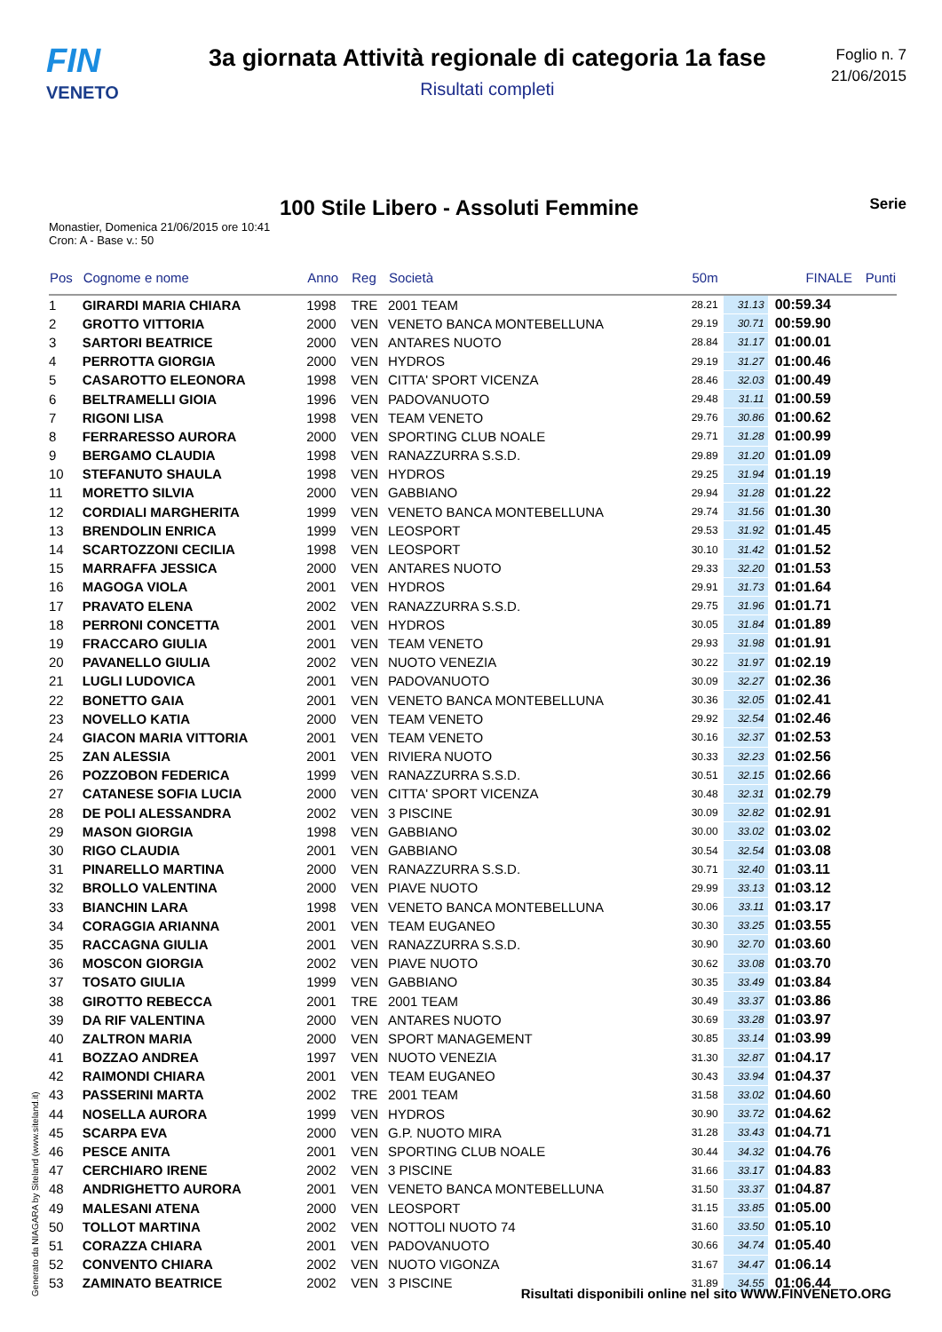FIN
VENETO
3a giornata Attività regionale di categoria 1a fase
Risultati completi
Foglio n. 7
21/06/2015
100 Stile Libero - Assoluti Femmine
Serie
Monastier, Domenica 21/06/2015 ore 10:41
Cron: A - Base v.: 50
| Pos | Cognome e nome | Anno | Reg | Società | 50m | | FINALE | Punti |
| --- | --- | --- | --- | --- | --- | --- | --- | --- |
| 1 | GIRARDI MARIA CHIARA | 1998 | TRE | 2001 TEAM | 28.21 | 31.13 | 00:59.34 | |
| 2 | GROTTO VITTORIA | 2000 | VEN | VENETO BANCA MONTEBELLUNA | 29.19 | 30.71 | 00:59.90 | |
| 3 | SARTORI BEATRICE | 2000 | VEN | ANTARES NUOTO | 28.84 | 31.17 | 01:00.01 | |
| 4 | PERROTTA GIORGIA | 2000 | VEN | HYDROS | 29.19 | 31.27 | 01:00.46 | |
| 5 | CASAROTTO ELEONORA | 1998 | VEN | CITTA' SPORT VICENZA | 28.46 | 32.03 | 01:00.49 | |
| 6 | BELTRAMELLI GIOIA | 1996 | VEN | PADOVANUOTO | 29.48 | 31.11 | 01:00.59 | |
| 7 | RIGONI LISA | 1998 | VEN | TEAM VENETO | 29.76 | 30.86 | 01:00.62 | |
| 8 | FERRARESSO AURORA | 2000 | VEN | SPORTING CLUB NOALE | 29.71 | 31.28 | 01:00.99 | |
| 9 | BERGAMO CLAUDIA | 1998 | VEN | RANAZZURRA S.S.D. | 29.89 | 31.20 | 01:01.09 | |
| 10 | STEFANUTO SHAULA | 1998 | VEN | HYDROS | 29.25 | 31.94 | 01:01.19 | |
| 11 | MORETTO SILVIA | 2000 | VEN | GABBIANO | 29.94 | 31.28 | 01:01.22 | |
| 12 | CORDIALI MARGHERITA | 1999 | VEN | VENETO BANCA MONTEBELLUNA | 29.74 | 31.56 | 01:01.30 | |
| 13 | BRENDOLIN ENRICA | 1999 | VEN | LEOSPORT | 29.53 | 31.92 | 01:01.45 | |
| 14 | SCARTOZZONI CECILIA | 1998 | VEN | LEOSPORT | 30.10 | 31.42 | 01:01.52 | |
| 15 | MARRAFFA JESSICA | 2000 | VEN | ANTARES NUOTO | 29.33 | 32.20 | 01:01.53 | |
| 16 | MAGOGA VIOLA | 2001 | VEN | HYDROS | 29.91 | 31.73 | 01:01.64 | |
| 17 | PRAVATO ELENA | 2002 | VEN | RANAZZURRA S.S.D. | 29.75 | 31.96 | 01:01.71 | |
| 18 | PERRONI CONCETTA | 2001 | VEN | HYDROS | 30.05 | 31.84 | 01:01.89 | |
| 19 | FRACCARO GIULIA | 2001 | VEN | TEAM VENETO | 29.93 | 31.98 | 01:01.91 | |
| 20 | PAVANELLO GIULIA | 2002 | VEN | NUOTO VENEZIA | 30.22 | 31.97 | 01:02.19 | |
| 21 | LUGLI LUDOVICA | 2001 | VEN | PADOVANUOTO | 30.09 | 32.27 | 01:02.36 | |
| 22 | BONETTO GAIA | 2001 | VEN | VENETO BANCA MONTEBELLUNA | 30.36 | 32.05 | 01:02.41 | |
| 23 | NOVELLO KATIA | 2000 | VEN | TEAM VENETO | 29.92 | 32.54 | 01:02.46 | |
| 24 | GIACON MARIA VITTORIA | 2001 | VEN | TEAM VENETO | 30.16 | 32.37 | 01:02.53 | |
| 25 | ZAN ALESSIA | 2001 | VEN | RIVIERA NUOTO | 30.33 | 32.23 | 01:02.56 | |
| 26 | POZZOBON FEDERICA | 1999 | VEN | RANAZZURRA S.S.D. | 30.51 | 32.15 | 01:02.66 | |
| 27 | CATANESE SOFIA LUCIA | 2000 | VEN | CITTA' SPORT VICENZA | 30.48 | 32.31 | 01:02.79 | |
| 28 | DE POLI ALESSANDRA | 2002 | VEN | 3 PISCINE | 30.09 | 32.82 | 01:02.91 | |
| 29 | MASON GIORGIA | 1998 | VEN | GABBIANO | 30.00 | 33.02 | 01:03.02 | |
| 30 | RIGO CLAUDIA | 2001 | VEN | GABBIANO | 30.54 | 32.54 | 01:03.08 | |
| 31 | PINARELLO MARTINA | 2000 | VEN | RANAZZURRA S.S.D. | 30.71 | 32.40 | 01:03.11 | |
| 32 | BROLLO VALENTINA | 2000 | VEN | PIAVE NUOTO | 29.99 | 33.13 | 01:03.12 | |
| 33 | BIANCHIN LARA | 1998 | VEN | VENETO BANCA MONTEBELLUNA | 30.06 | 33.11 | 01:03.17 | |
| 34 | CORAGGIA ARIANNA | 2001 | VEN | TEAM EUGANEO | 30.30 | 33.25 | 01:03.55 | |
| 35 | RACCAGNA GIULIA | 2001 | VEN | RANAZZURRA S.S.D. | 30.90 | 32.70 | 01:03.60 | |
| 36 | MOSCON GIORGIA | 2002 | VEN | PIAVE NUOTO | 30.62 | 33.08 | 01:03.70 | |
| 37 | TOSATO GIULIA | 1999 | VEN | GABBIANO | 30.35 | 33.49 | 01:03.84 | |
| 38 | GIROTTO REBECCA | 2001 | TRE | 2001 TEAM | 30.49 | 33.37 | 01:03.86 | |
| 39 | DA RIF VALENTINA | 2000 | VEN | ANTARES NUOTO | 30.69 | 33.28 | 01:03.97 | |
| 40 | ZALTRON MARIA | 2000 | VEN | SPORT MANAGEMENT | 30.85 | 33.14 | 01:03.99 | |
| 41 | BOZZAO ANDREA | 1997 | VEN | NUOTO VENEZIA | 31.30 | 32.87 | 01:04.17 | |
| 42 | RAIMONDI CHIARA | 2001 | VEN | TEAM EUGANEO | 30.43 | 33.94 | 01:04.37 | |
| 43 | PASSERINI MARTA | 2002 | TRE | 2001 TEAM | 31.58 | 33.02 | 01:04.60 | |
| 44 | NOSELLA AURORA | 1999 | VEN | HYDROS | 30.90 | 33.72 | 01:04.62 | |
| 45 | SCARPA EVA | 2000 | VEN | G.P. NUOTO MIRA | 31.28 | 33.43 | 01:04.71 | |
| 46 | PESCE ANITA | 2001 | VEN | SPORTING CLUB NOALE | 30.44 | 34.32 | 01:04.76 | |
| 47 | CERCHIARO IRENE | 2002 | VEN | 3 PISCINE | 31.66 | 33.17 | 01:04.83 | |
| 48 | ANDRIGHETTO AURORA | 2001 | VEN | VENETO BANCA MONTEBELLUNA | 31.50 | 33.37 | 01:04.87 | |
| 49 | MALESANI ATENA | 2000 | VEN | LEOSPORT | 31.15 | 33.85 | 01:05.00 | |
| 50 | TOLLOT MARTINA | 2002 | VEN | NOTTOLI NUOTO 74 | 31.60 | 33.50 | 01:05.10 | |
| 51 | CORAZZA CHIARA | 2001 | VEN | PADOVANUOTO | 30.66 | 34.74 | 01:05.40 | |
| 52 | CONVENTO CHIARA | 2002 | VEN | NUOTO VIGONZA | 31.67 | 34.47 | 01:06.14 | |
| 53 | ZAMINATO BEATRICE | 2002 | VEN | 3 PISCINE | 31.89 | 34.55 | 01:06.44 | |
Generato da NIAGARA by Siteland (www.siteland.it)
Risultati disponibili online nel sito WWW.FINVENETO.ORG